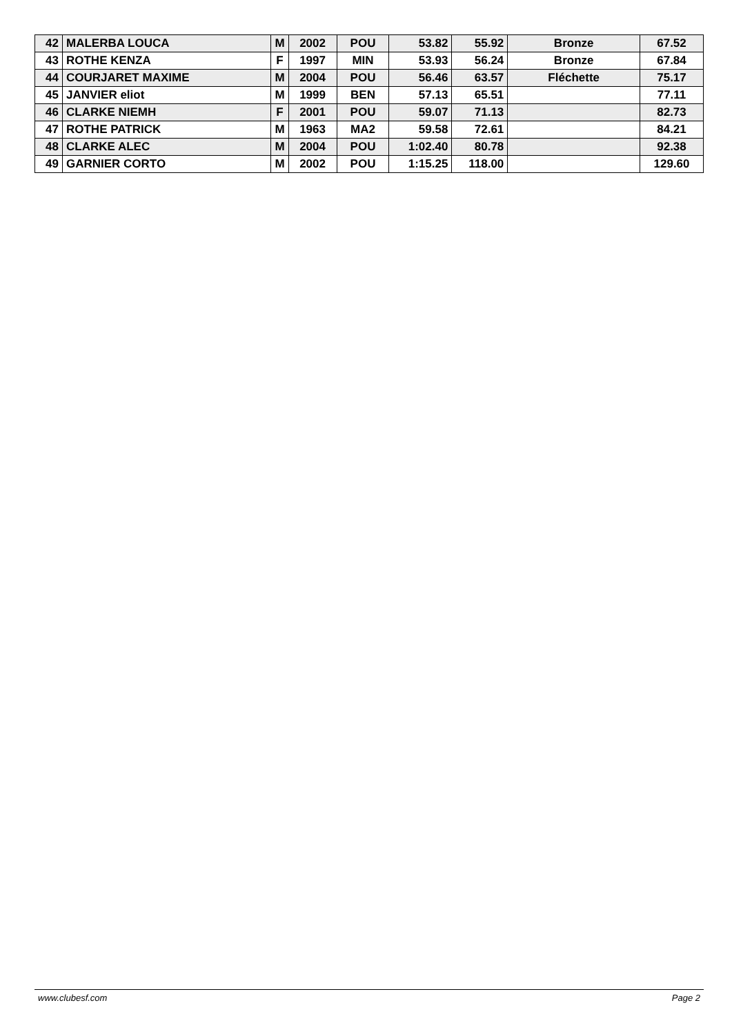| 42 | MALERBA LOUCA | M | 2002 | POU | 53.82 | 55.92 | Bronze | 67.52 |
| 43 | ROTHE KENZA | F | 1997 | MIN | 53.93 | 56.24 | Bronze | 67.84 |
| 44 | COURJARET MAXIME | M | 2004 | POU | 56.46 | 63.57 | Fléchette | 75.17 |
| 45 | JANVIER eliot | M | 1999 | BEN | 57.13 | 65.51 | | 77.11 |
| 46 | CLARKE NIEMH | F | 2001 | POU | 59.07 | 71.13 | | 82.73 |
| 47 | ROTHE PATRICK | M | 1963 | MA2 | 59.58 | 72.61 | | 84.21 |
| 48 | CLARKE ALEC | M | 2004 | POU | 1:02.40 | 80.78 | | 92.38 |
| 49 | GARNIER CORTO | M | 2002 | POU | 1:15.25 | 118.00 | | 129.60 |
www.clubesf.com Page 2